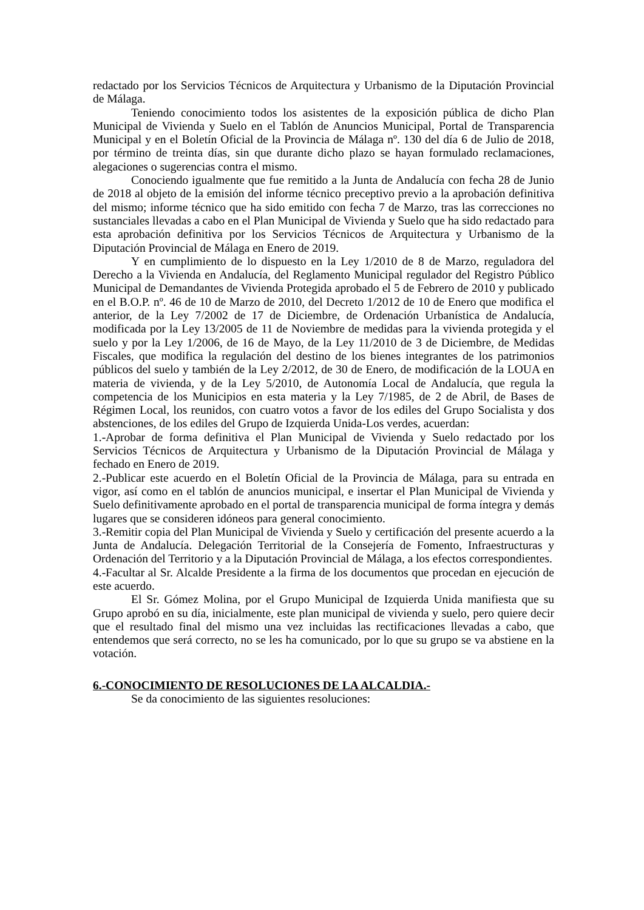redactado por los Servicios Técnicos de Arquitectura y Urbanismo de la Diputación Provincial de Málaga.
Teniendo conocimiento todos los asistentes de la exposición pública de dicho Plan Municipal de Vivienda y Suelo en el Tablón de Anuncios Municipal, Portal de Transparencia Municipal y en el Boletín Oficial de la Provincia de Málaga nº. 130 del día 6 de Julio de 2018, por término de treinta días, sin que durante dicho plazo se hayan formulado reclamaciones, alegaciones o sugerencias contra el mismo.
Conociendo igualmente que fue remitido a la Junta de Andalucía con fecha 28 de Junio de 2018 al objeto de la emisión del informe técnico preceptivo previo a la aprobación definitiva del mismo; informe técnico que ha sido emitido con fecha 7 de Marzo, tras las correcciones no sustanciales llevadas a cabo en el Plan Municipal de Vivienda y Suelo que ha sido redactado para esta aprobación definitiva por los Servicios Técnicos de Arquitectura y Urbanismo de la Diputación Provincial de Málaga en Enero de 2019.
Y en cumplimiento de lo dispuesto en la Ley 1/2010 de 8 de Marzo, reguladora del Derecho a la Vivienda en Andalucía, del Reglamento Municipal regulador del Registro Público Municipal de Demandantes de Vivienda Protegida aprobado el 5 de Febrero de 2010 y publicado en el B.O.P. nº. 46 de 10 de Marzo de 2010, del Decreto 1/2012 de 10 de Enero que modifica el anterior, de la Ley 7/2002 de 17 de Diciembre, de Ordenación Urbanística de Andalucía, modificada por la Ley 13/2005 de 11 de Noviembre de medidas para la vivienda protegida y el suelo y por la Ley 1/2006, de 16 de Mayo, de la Ley 11/2010 de 3 de Diciembre, de Medidas Fiscales, que modifica la regulación del destino de los bienes integrantes de los patrimonios públicos del suelo y también de la Ley 2/2012, de 30 de Enero, de modificación de la LOUA en materia de vivienda, y de la Ley 5/2010, de Autonomía Local de Andalucía, que regula la competencia de los Municipios en esta materia y la Ley 7/1985, de 2 de Abril, de Bases de Régimen Local, los reunidos, con cuatro votos a favor de los ediles del Grupo Socialista y dos abstenciones, de los ediles del Grupo de Izquierda Unida-Los verdes, acuerdan:
1.-Aprobar de forma definitiva el Plan Municipal de Vivienda y Suelo redactado por los Servicios Técnicos de Arquitectura y Urbanismo de la Diputación Provincial de Málaga y fechado en Enero de 2019.
2.-Publicar este acuerdo en el Boletín Oficial de la Provincia de Málaga, para su entrada en vigor, así como en el tablón de anuncios municipal, e insertar el Plan Municipal de Vivienda y Suelo definitivamente aprobado en el portal de transparencia municipal de forma íntegra y demás lugares que se consideren idóneos para general conocimiento.
3.-Remitir copia del Plan Municipal de Vivienda y Suelo y certificación del presente acuerdo a la Junta de Andalucía. Delegación Territorial de la Consejería de Fomento, Infraestructuras y Ordenación del Territorio y a la Diputación Provincial de Málaga, a los efectos correspondientes.
4.-Facultar al Sr. Alcalde Presidente a la firma de los documentos que procedan en ejecución de este acuerdo.
El Sr. Gómez Molina, por el Grupo Municipal de Izquierda Unida manifiesta que su Grupo aprobó en su día, inicialmente, este plan municipal de vivienda y suelo, pero quiere decir que el resultado final del mismo una vez incluidas las rectificaciones llevadas a cabo, que entendemos que será correcto, no se les ha comunicado, por lo que su grupo se va abstiene en la votación.
6.-CONOCIMIENTO DE RESOLUCIONES DE LA ALCALDIA.-
Se da conocimiento de las siguientes resoluciones: